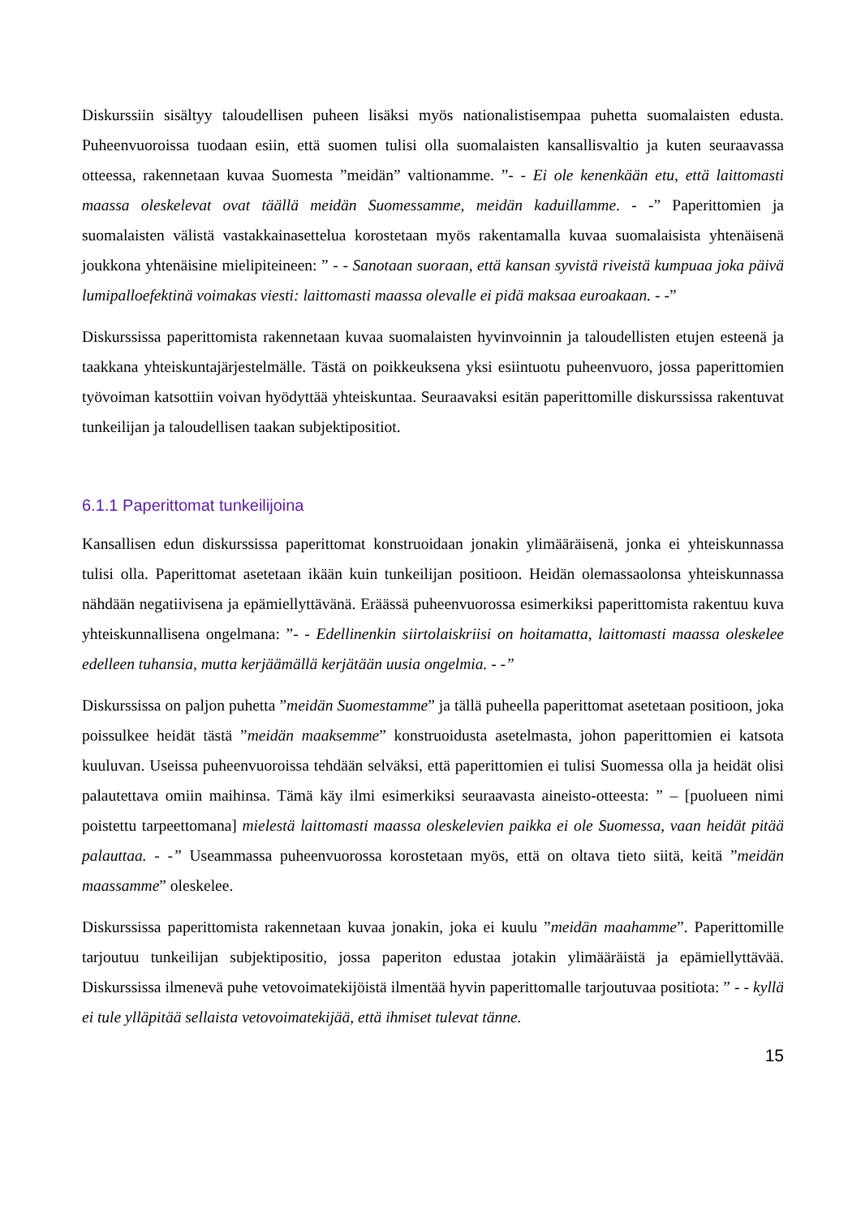Diskurssiin sisältyy taloudellisen puheen lisäksi myös nationalistisempaa puhetta suomalaisten edusta. Puheenvuoroissa tuodaan esiin, että suomen tulisi olla suomalaisten kansallisvaltio ja kuten seuraavassa otteessa, rakennetaan kuvaa Suomesta ”meidän” valtionamme. ”- - Ei ole kenenkään etu, että laittomasti maassa oleskelevat ovat täällä meidän Suomessamme, meidän kaduillamme. - -” Paperittomien ja suomalaisten välistä vastakkainasettelua korostetaan myös rakentamalla kuvaa suomalaisista yhtenäisenä joukkona yhtenäisine mielipiteineen: ” - - Sanotaan suoraan, että kansan syvistä riveistä kumpuaa joka päivä lumipalloefektinä voimakas viesti: laittomasti maassa olevalle ei pidä maksaa euroakaan. - -”
Diskurssissa paperittomista rakennetaan kuvaa suomalaisten hyvinvoinnin ja taloudellisten etujen esteenä ja taakkana yhteiskuntajärjestelmälle. Tästä on poikkeuksena yksi esiintuotu puheenvuoro, jossa paperittomien työvoiman katsottiin voivan hyödyttää yhteiskuntaa. Seuraavaksi esitän paperittomille diskurssissa rakentuvat tunkeilijan ja taloudellisen taakan subjektipositiot.
6.1.1 Paperittomat tunkeilijoina
Kansallisen edun diskurssissa paperittomat konstruoidaan jonakin ylimääräisenä, jonka ei yhteiskunnassa tulisi olla. Paperittomat asetetaan ikään kuin tunkeilijan positioon. Heidän olemassaolonsa yhteiskunnassa nähdään negatiivisena ja epämiellyttävänä. Eräässä puheenvuorossa esimerkiksi paperittomista rakentuu kuva yhteiskunnallisena ongelmana: ”- - Edellinenkin siirtolaiskriisi on hoitamatta, laittomasti maassa oleskelee edelleen tuhansia, mutta kerjäämällä kerjätään uusia ongelmia. - -”
Diskurssissa on paljon puhetta ”meidän Suomestamme” ja tällä puheella paperittomat asetetaan positioon, joka poissulkee heidät tästä ”meidän maaksemme” konstruoidusta asetelmasta, johon paperittomien ei katsota kuuluvan. Useissa puheenvuoroissa tehdään selväksi, että paperittomien ei tulisi Suomessa olla ja heidät olisi palautettava omiin maihinsa. Tämä käy ilmi esimerkiksi seuraavasta aineisto-otteesta: ” – [puolueen nimi poistettu tarpeettomana] mielestä laittomasti maassa oleskelevien paikka ei ole Suomessa, vaan heidät pitää palauttaa. - -” Useammassa puheenvuorossa korostetaan myös, että on oltava tieto siitä, keitä ”meidän maassamme” oleskelee.
Diskurssissa paperittomista rakennetaan kuvaa jonakin, joka ei kuulu ”meidän maahamme”. Paperittomille tarjoutuu tunkeilijan subjektipositio, jossa paperiton edustaa jotakin ylimääräistä ja epämiellyttävää. Diskurssissa ilmenevä puhe vetovoimatekijöistä ilmentää hyvin paperittomalle tarjoutuvaa positiota: ” - - kyllä ei tule ylläpitää sellaista vetovoimatekijää, että ihmiset tulevat tänne.
15